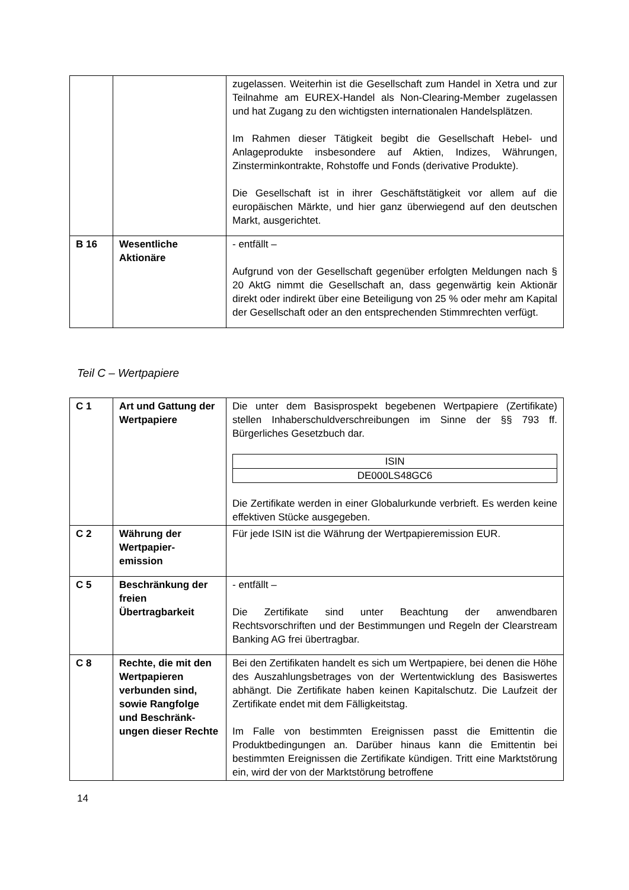| | | zugelassen. Weiterhin ist die Gesellschaft zum Handel in Xetra und zur Teilnahme am EUREX-Handel als Non-Clearing-Member zugelassen und hat Zugang zu den wichtigsten internationalen Handelsplätzen. Im Rahmen dieser Tätigkeit begibt die Gesellschaft Hebel- und Anlageprodukte insbesondere auf Aktien, Indizes, Währungen, Zinsterminkontrakte, Rohstoffe und Fonds (derivative Produkte). Die Gesellschaft ist in ihrer Geschäftstätigkeit vor allem auf die europäischen Märkte, und hier ganz überwiegend auf den deutschen Markt, ausgerichtet. |
| B 16 | Wesentliche Aktionäre | - entfällt – Aufgrund von der Gesellschaft gegenüber erfolgten Meldungen nach § 20 AktG nimmt die Gesellschaft an, dass gegenwärtig kein Aktionär direkt oder indirekt über eine Beteiligung von 25 % oder mehr am Kapital der Gesellschaft oder an den entsprechenden Stimmrechten verfügt. |
Teil C – Wertpapiere
| C 1 | Art und Gattung der Wertpapiere | Die unter dem Basisprospekt begebenen Wertpapiere (Zertifikate) stellen Inhaberschuldverschreibungen im Sinne der §§ 793 ff. Bürgerliches Gesetzbuch dar. / ISIN / / DE000LS48GC6 / Die Zertifikate werden in einer Globalurkunde verbrieft. Es werden keine effektiven Stücke ausgegeben. |
| C 2 | Währung der Wertpapier- emission | Für jede ISIN ist die Währung der Wertpapieremission EUR. |
| C 5 | Beschränkung der freien Übertragbarkeit | - entfällt – Die Zertifikate sind unter Beachtung der anwendbaren Rechtsvorschriften und der Bestimmungen und Regeln der Clearstream Banking AG frei übertragbar. |
| C 8 | Rechte, die mit den Wertpapieren verbunden sind, sowie Rangfolge und Beschränk- ungen dieser Rechte | Bei den Zertifikaten handelt es sich um Wertpapiere, bei denen die Höhe des Auszahlungsbetrages von der Wertentwicklung des Basiswertes abhängt. Die Zertifikate haben keinen Kapitalschutz. Die Laufzeit der Zertifikate endet mit dem Fälligkeitstag. Im Falle von bestimmten Ereignissen passt die Emittentin die Produktbedingungen an. Darüber hinaus kann die Emittentin bei bestimmten Ereignissen die Zertifikate kündigen. Tritt eine Marktstörung ein, wird der von der Marktstörung betroffene |
14